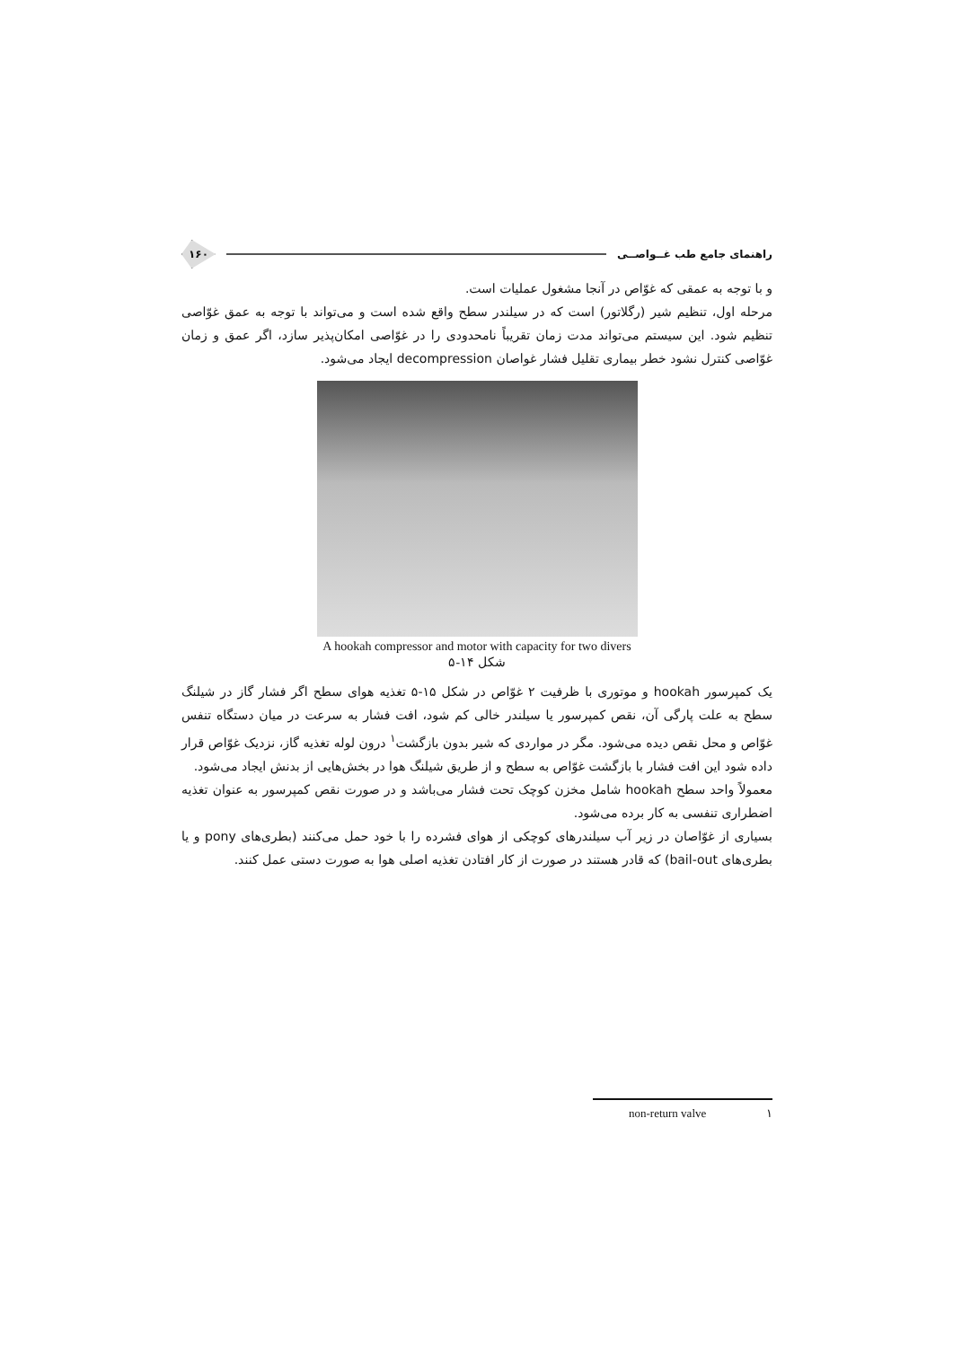راهنمای جامع طب غــواصــی ۱۶۰
و با توجه به عمقی که غوّاص در آنجا مشغول عملیات است.
مرحله اول، تنظیم شیر (رگلاتور) است که در سیلندر سطح واقع شده است و می‌تواند با توجه به عمق غوّاصی تنظیم شود. این سیستم می‌تواند مدت زمان تقریباً نامحدودی را در غوّاصی امکان‌پذیر سازد، اگر عمق و زمان غوّاصی کنترل نشود خطر بیماری تقلیل فشار غواصان decompression ایجاد می‌شود.
A hookah compressor and motor with capacity for two divers
شکل ۱۴-۵
یک کمپرسور hookah و موتوری با ظرفیت ۲ غوّاص در شکل ۱۵-۵ تغذیه هوای سطح اگر فشار گاز در شیلنگ سطح به علت پارگی آن، نقص کمپرسور یا سیلندر خالی کم شود، افت فشار به سرعت در میان دستگاه تنفس غوّاص و محل نقص دیده می‌شود. مگر در مواردی که شیر بدون بازگشت<sup>۱</sup> درون لوله تغذیه گاز، نزدیک غوّاص قرار داده شود این افت فشار با بازگشت غوّاص به سطح و از طریق شیلنگ هوا در بخش‌هایی از بدنش ایجاد می‌شود.
معمولاً واحد سطح hookah شامل مخزن کوچک تحت فشار می‌باشد و در صورت نقص کمپرسور به عنوان تغذیه اضطراری تنفسی به کار برده می‌شود.
بسیاری از غوّاصان در زیر آب سیلندرهای کوچکی از هوای فشرده را با خود حمل می‌کنند (بطری‌های pony و یا بطری‌های bail-out) که قادر هستند در صورت از کار افتادن تغذیه اصلی هوا به صورت دستی عمل کنند.
non-return valve ۱